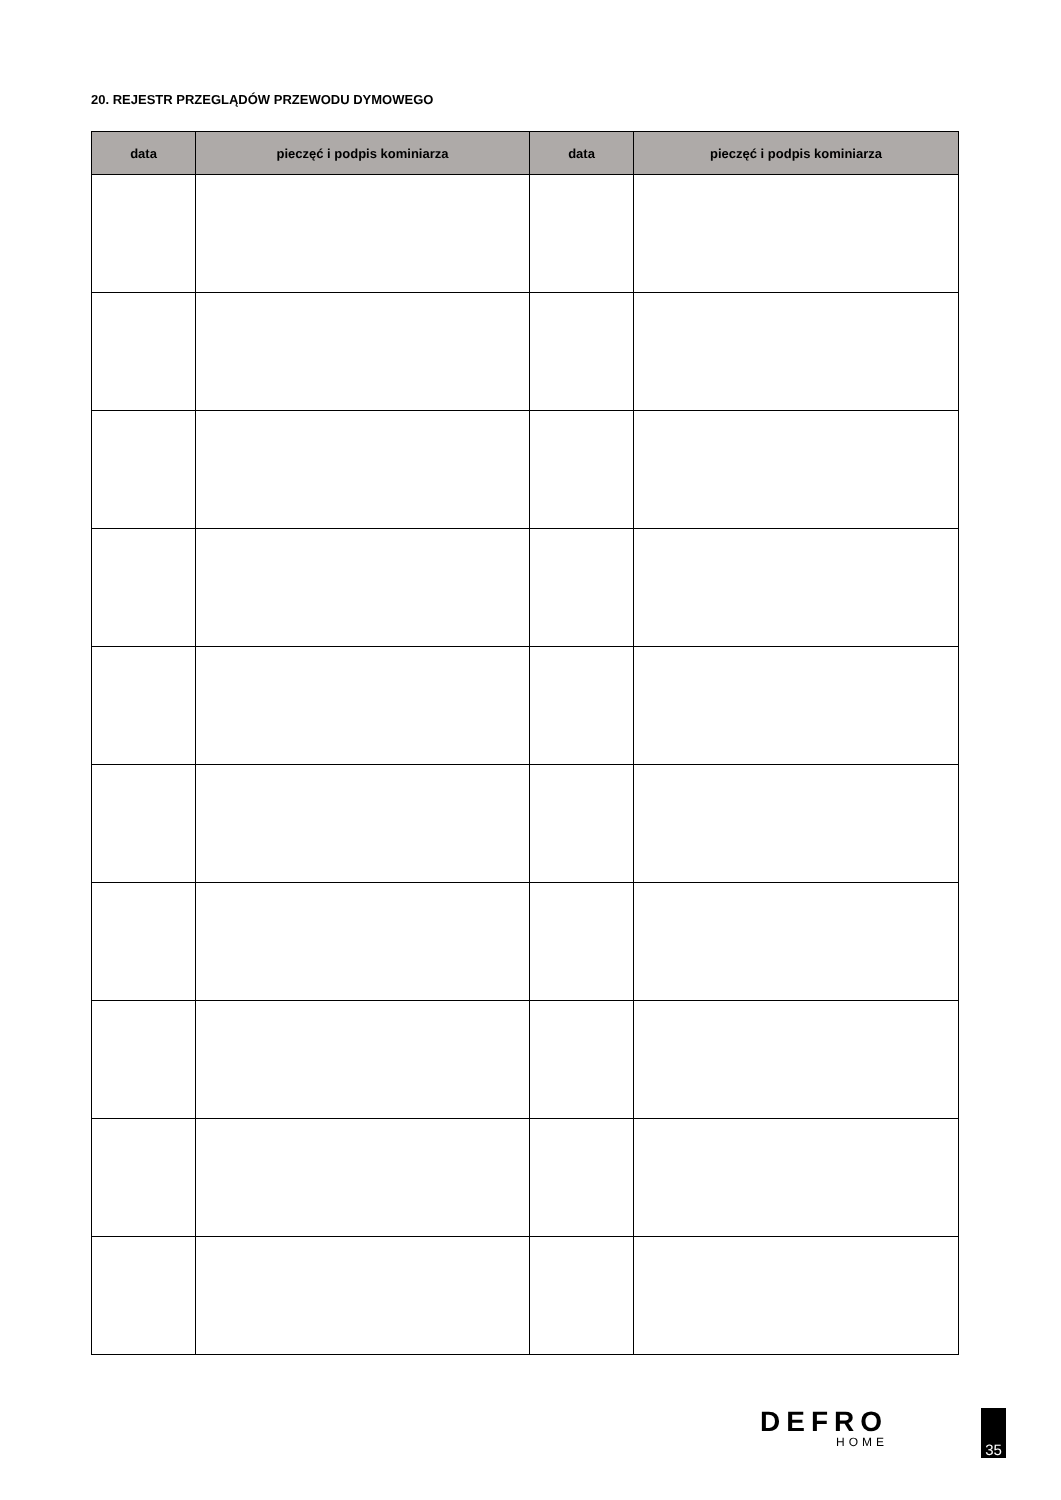20. REJESTR PRZEGLĄDÓW PRZEWODU DYMOWEGO
| data | pieczęć i podpis kominiarza | data | pieczęć i podpis kominiarza |
| --- | --- | --- | --- |
DEFRO
HOME
35